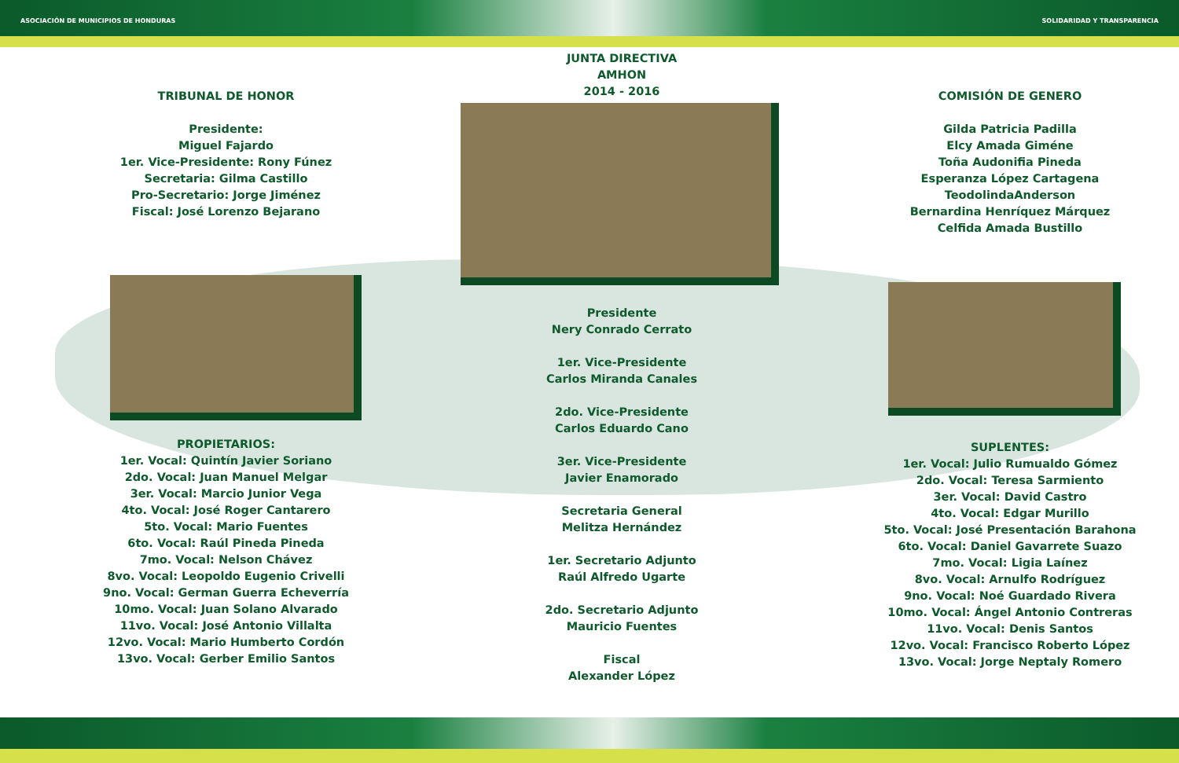ASOCIACIÓN DE MUNICIPIOS DE HONDURAS
SOLIDARIDAD Y TRANSPARENCIA
TRIBUNAL DE HONOR
Presidente:
Miguel Fajardo
1er. Vice-Presidente: Rony Fúnez
Secretaria: Gilma Castillo
Pro-Secretario: Jorge Jiménez
Fiscal: José Lorenzo Bejarano
PROPIETARIOS:
1er. Vocal: Quintín Javier Soriano
2do. Vocal: Juan Manuel Melgar
3er. Vocal: Marcio Junior Vega
4to. Vocal: José Roger Cantarero
5to. Vocal: Mario Fuentes
6to. Vocal: Raúl Pineda Pineda
7mo. Vocal: Nelson Chávez
8vo. Vocal: Leopoldo Eugenio Crivelli
9no. Vocal: German Guerra Echeverría
10mo. Vocal: Juan Solano Alvarado
11vo. Vocal: José Antonio Villalta
12vo. Vocal: Mario Humberto Cordón
13vo. Vocal: Gerber Emilio Santos
JUNTA DIRECTIVA
AMHON
2014 - 2016
Presidente
Nery Conrado Cerrato
1er. Vice-Presidente
Carlos Miranda Canales
2do. Vice-Presidente
Carlos Eduardo Cano
3er. Vice-Presidente
Javier Enamorado
Secretaria General
Melitza Hernández
1er. Secretario Adjunto
Raúl Alfredo Ugarte
2do. Secretario Adjunto
Mauricio Fuentes
Fiscal
Alexander López
COMISIÓN DE GENERO
Gilda Patricia Padilla
Elcy Amada Giméne
Toña Audonifia Pineda
Esperanza López Cartagena
TeodolindaAnderson
Bernardina Henríquez Márquez
Celfida Amada Bustillo
SUPLENTES:
1er. Vocal: Julio Rumualdo Gómez
2do. Vocal: Teresa Sarmiento
3er. Vocal: David Castro
4to. Vocal: Edgar Murillo
5to. Vocal: José Presentación Barahona
6to. Vocal: Daniel Gavarrete Suazo
7mo. Vocal: Ligia Laínez
8vo. Vocal: Arnulfo Rodríguez
9no. Vocal: Noé Guardado Rivera
10mo. Vocal: Ángel Antonio Contreras
11vo. Vocal: Denis Santos
12vo. Vocal: Francisco Roberto López
13vo. Vocal: Jorge Neptaly Romero